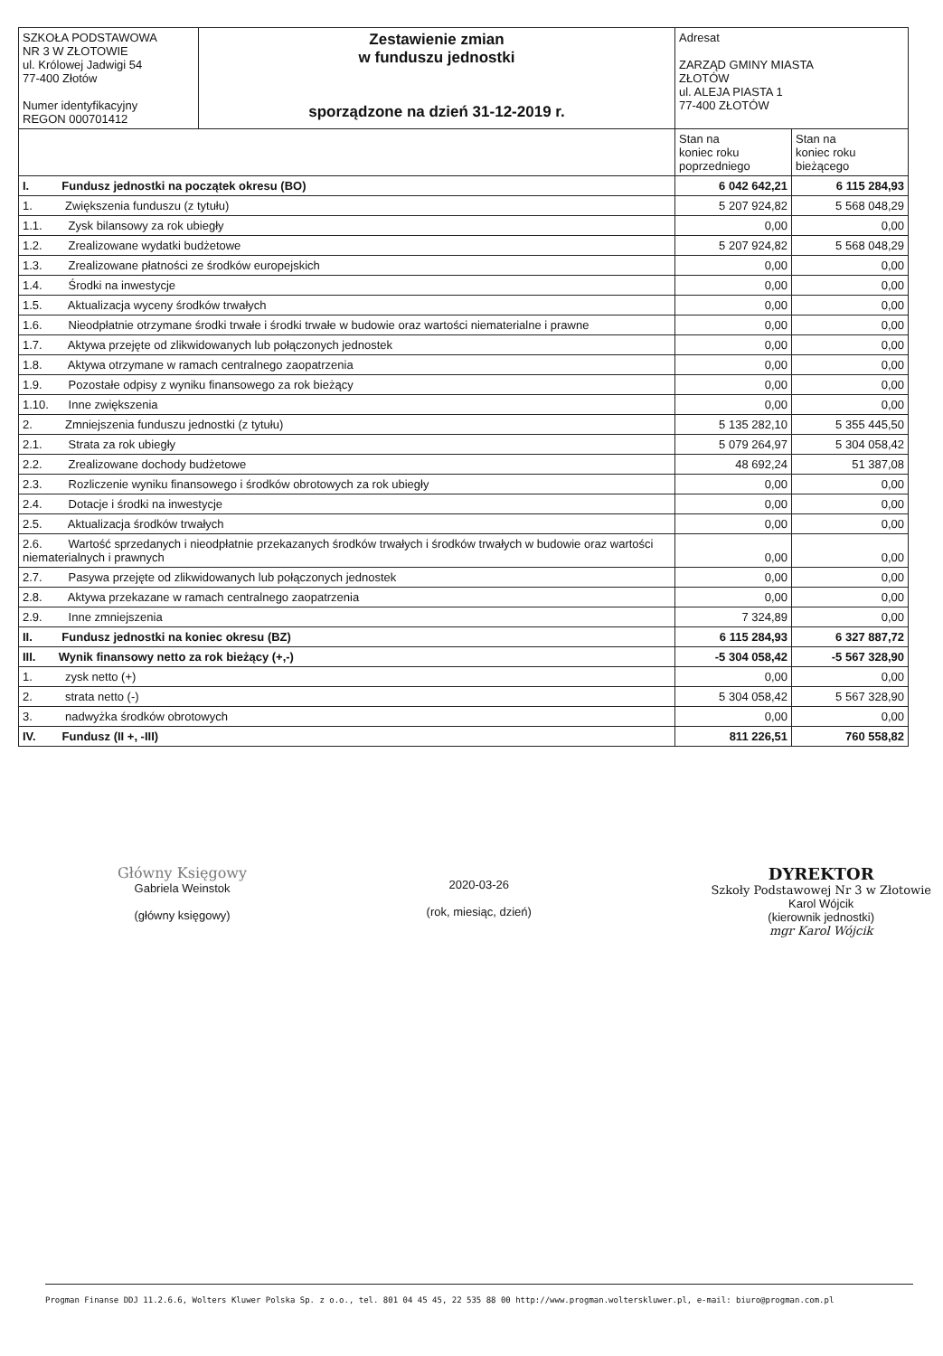| SZKOŁA PODSTAWOWA NR 3 W ZŁOTOWIE ul. Królowej Jadwigi 54 77-400 Złotów Numer identyfikacyjny REGON 000701412 | Zestawienie zmian w funduszu jednostki sporządzone na dzień 31-12-2019 r. | Adresat ZARZĄD GMINY MIASTA ZŁOTÓW ul. ALEJA PIASTA 1 77-400 ZŁOTÓW | |
| | | Stan na koniec roku poprzedniego | Stan na koniec roku bieżącego |
| I. Fundusz jednostki na początek okresu (BO) | | 6 042 642,21 | 6 115 284,93 |
| 1. Zwiększenia funduszu (z tytułu) | | 5 207 924,82 | 5 568 048,29 |
| 1.1. Zysk bilansowy za rok ubiegły | | 0,00 | 0,00 |
| 1.2. Zrealizowane wydatki budżetowe | | 5 207 924,82 | 5 568 048,29 |
| 1.3. Zrealizowane płatności ze środków europejskich | | 0,00 | 0,00 |
| 1.4. Środki na inwestycje | | 0,00 | 0,00 |
| 1.5. Aktualizacja wyceny środków trwałych | | 0,00 | 0,00 |
| 1.6. Nieodpłatnie otrzymane środki trwałe i środki trwałe w budowie oraz wartości niematerialne i prawne | | 0,00 | 0,00 |
| 1.7. Aktywa przejęte od zlikwidowanych lub połączonych jednostek | | 0,00 | 0,00 |
| 1.8. Aktywa otrzymane w ramach centralnego zaopatrzenia | | 0,00 | 0,00 |
| 1.9. Pozostałe odpisy z wyniku finansowego za rok bieżący | | 0,00 | 0,00 |
| 1.10. Inne zwiększenia | | 0,00 | 0,00 |
| 2. Zmniejszenia funduszu jednostki (z tytułu) | | 5 135 282,10 | 5 355 445,50 |
| 2.1. Strata za rok ubiegły | | 5 079 264,97 | 5 304 058,42 |
| 2.2. Zrealizowane dochody budżetowe | | 48 692,24 | 51 387,08 |
| 2.3. Rozliczenie wyniku finansowego i środków obrotowych za rok ubiegły | | 0,00 | 0,00 |
| 2.4. Dotacje i środki na inwestycje | | 0,00 | 0,00 |
| 2.5. Aktualizacja środków trwałych | | 0,00 | 0,00 |
| 2.6. Wartość sprzedanych i nieodpłatnie przekazanych środków trwałych i środków trwałych w budowie oraz wartości niematerialnych i prawnych | | 0,00 | 0,00 |
| 2.7. Pasywa przejęte od zlikwidowanych lub połączonych jednostek | | 0,00 | 0,00 |
| 2.8. Aktywa przekazane w ramach centralnego zaopatrzenia | | 0,00 | 0,00 |
| 2.9. Inne zmniejszenia | | 7 324,89 | 0,00 |
| II. Fundusz jednostki na koniec okresu (BZ) | | 6 115 284,93 | 6 327 887,72 |
| III. Wynik finansowy netto za rok bieżący (+,-) | | -5 304 058,42 | -5 567 328,90 |
| 1. zysk netto (+) | | 0,00 | 0,00 |
| 2. strata netto (-) | | 5 304 058,42 | 5 567 328,90 |
| 3. nadwyżka środków obrotowych | | 0,00 | 0,00 |
| IV. Fundusz (II +, -III) | | 811 226,51 | 760 558,82 |
Główny Księgowy
Gabriela Weinstok
(główny księgowy)
2020-03-26
(rok, miesiąc, dzień)
DYREKTOR
Szkoły Podstawowej Nr 3 w Złotowie
Karol Wójcik
(kierownik jednostki)
mgr Karol Wójcik
Progman Finanse DDJ 11.2.6.6, Wolters Kluwer Polska Sp. z o.o., tel. 801 04 45 45, 22 535 88 00 http://www.progman.wolterskluwer.pl, e-mail: biuro@progman.com.pl